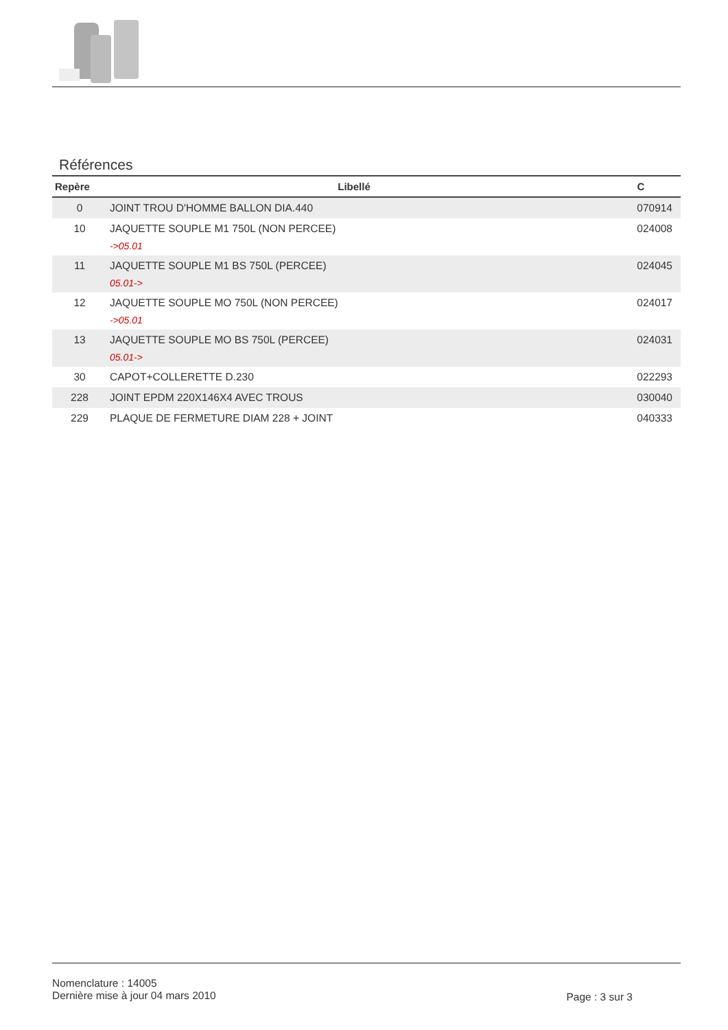Références
| Repère | Libellé | C |
| --- | --- | --- |
| 0 | JOINT TROU D'HOMME BALLON DIA.440 | 070914 |
| 10 | JAQUETTE SOUPLE M1 750L (NON PERCEE) ->05.01 | 024008 |
| 11 | JAQUETTE SOUPLE M1 BS 750L (PERCEE) 05.01-> | 024045 |
| 12 | JAQUETTE SOUPLE MO 750L (NON PERCEE) ->05.01 | 024017 |
| 13 | JAQUETTE SOUPLE MO BS 750L (PERCEE) 05.01-> | 024031 |
| 30 | CAPOT+COLLERETTE D.230 | 022293 |
| 228 | JOINT EPDM 220X146X4 AVEC TROUS | 030040 |
| 229 | PLAQUE DE FERMETURE DIAM 228 + JOINT | 040333 |
Nomenclature : 14005
Dernière mise à jour 04 mars 2010
Page : 3 sur 3